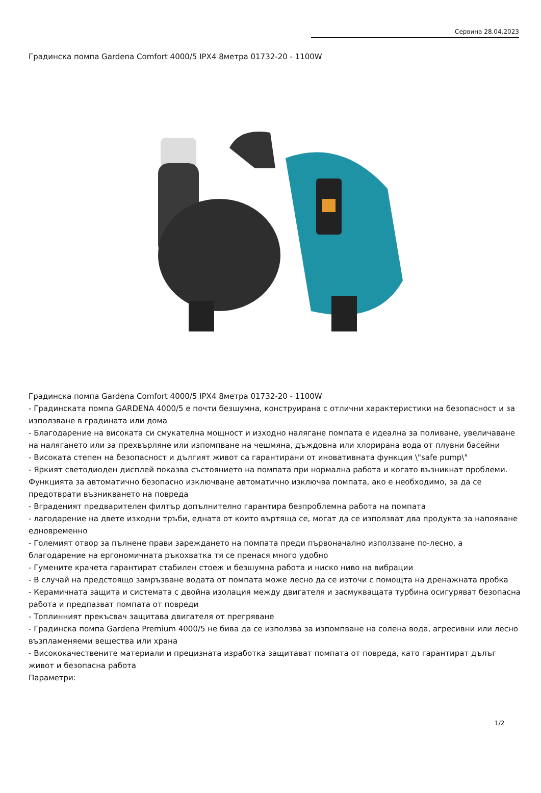Сервина 28.04.2023
Градинска помпа Gardena Comfort 4000/5 IPX4 8метра 01732-20 - 1100W
Градинска помпа Gardena Comfort 4000/5 IPX4 8метра 01732-20 - 1100W
- Градинската помпа GARDENA 4000/5 е почти безшумна, конструирана с отлични характеристики на безопасност и за използване в градината или дома
- Благодарение на високата си смукателна мощност и изходно налягане помпата е идеална за поливане, увеличаване на налягането или за прехвърляне или изпомпване на чешмяна, дъждовна или хлорирана вода от плувни басейни
- Високата степен на безопасност и дългият живот са гарантирани от иновативната функция \"safe pump\"
- Яркият светодиоден дисплей показва състоянието на помпата при нормална работа и когато възникнат проблеми. Функцията за автоматично безопасно изключване автоматично изключва помпата, ако е необходимо, за да се предотврати възникването на повреда
- Вграденият предварителен филтър допълнително гарантира безпроблемна работа на помпата
- лагодарение на двете изходни тръби, едната от които въртяща се, могат да се използват два продукта за напояване едновременно
- Големият отвор за пълнене прави зареждането на помпата преди първоначално използване по-лесно, а благодарение на ергономичната ръкохватка тя се пренася много удобно
- Гумените крачета гарантират стабилен стоеж и безшумна работа и ниско ниво на вибрации
- В случай на предстоящо замръзване водата от помпата може лесно да се източи с помощта на дренажната пробка
- Керамичната защита и системата с двойна изолация между двигателя и засмукващата турбина осигуряват безопасна работа и предпазват помпата от повреди
- Топлинният прекъсвач защитава двигателя от прегряване
- Градинска помпа Gardena Premium 4000/5 не бива да се използва за изпомпване на солена вода, агресивни или лесно възпламеняеми вещества или храна
- Висококачествените материали и прецизната изработка защитават помпата от повреда, като гарантират дълъг живот и безопасна работа
Параметри:
1/2